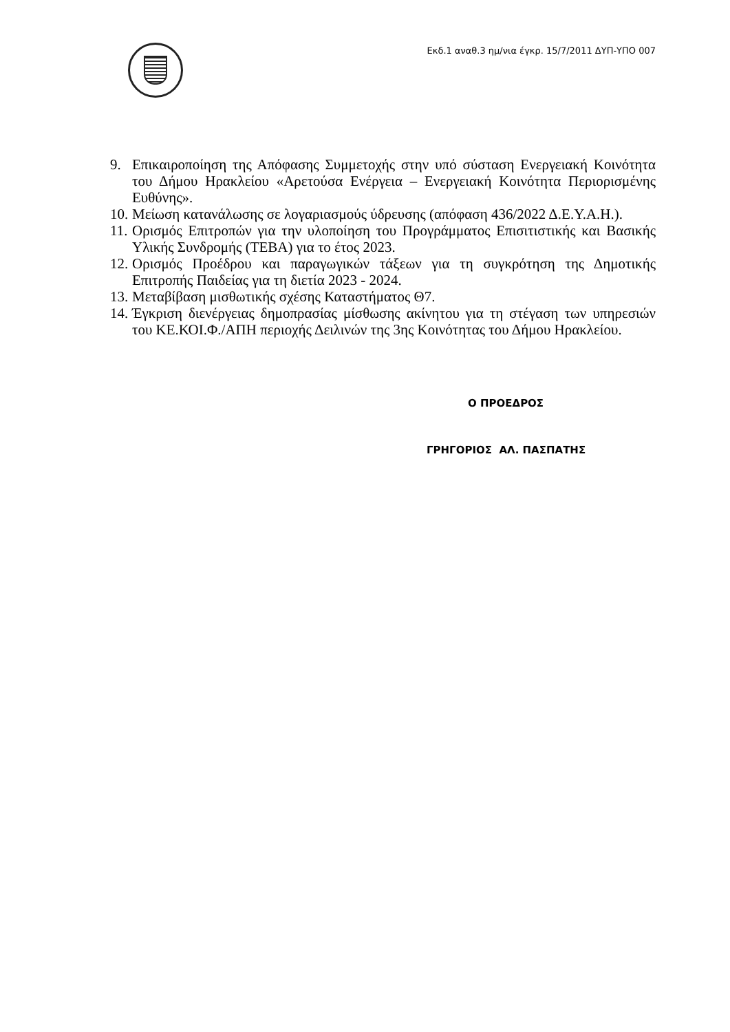Εκδ.1 αναθ.3 ημ/νια έγκρ. 15/7/2011 ΔΥΠ-ΥΠΟ 007
9. Επικαιροποίηση της Απόφασης Συμμετοχής στην υπό σύσταση Ενεργειακή Κοινότητα του Δήμου Ηρακλείου «Αρετούσα Ενέργεια – Ενεργειακή Κοινότητα Περιορισμένης Ευθύνης».
10. Μείωση κατανάλωσης σε λογαριασμούς ύδρευσης (απόφαση 436/2022 Δ.Ε.Υ.Α.Η.).
11. Ορισμός Επιτροπών για την υλοποίηση του Προγράμματος Επισιτιστικής και Βασικής Υλικής Συνδρομής (ΤΕΒΑ) για το έτος 2023.
12. Ορισμός Προέδρου και παραγωγικών τάξεων για τη συγκρότηση της Δημοτικής Επιτροπής Παιδείας για τη διετία 2023 - 2024.
13. Μεταβίβαση μισθωτικής σχέσης Καταστήματος Θ7.
14. Έγκριση διενέργειας δημοπρασίας μίσθωσης ακίνητου για τη στέγαση των υπηρεσιών του ΚΕ.ΚΟΙ.Φ./ΑΠΗ περιοχής Δειλινών της 3ης Κοινότητας του Δήμου Ηρακλείου.
Ο ΠΡΟΕΔΡΟΣ
ΓΡΗΓΟΡΙΟΣ ΑΛ. ΠΑΣΠΑΤΗΣ